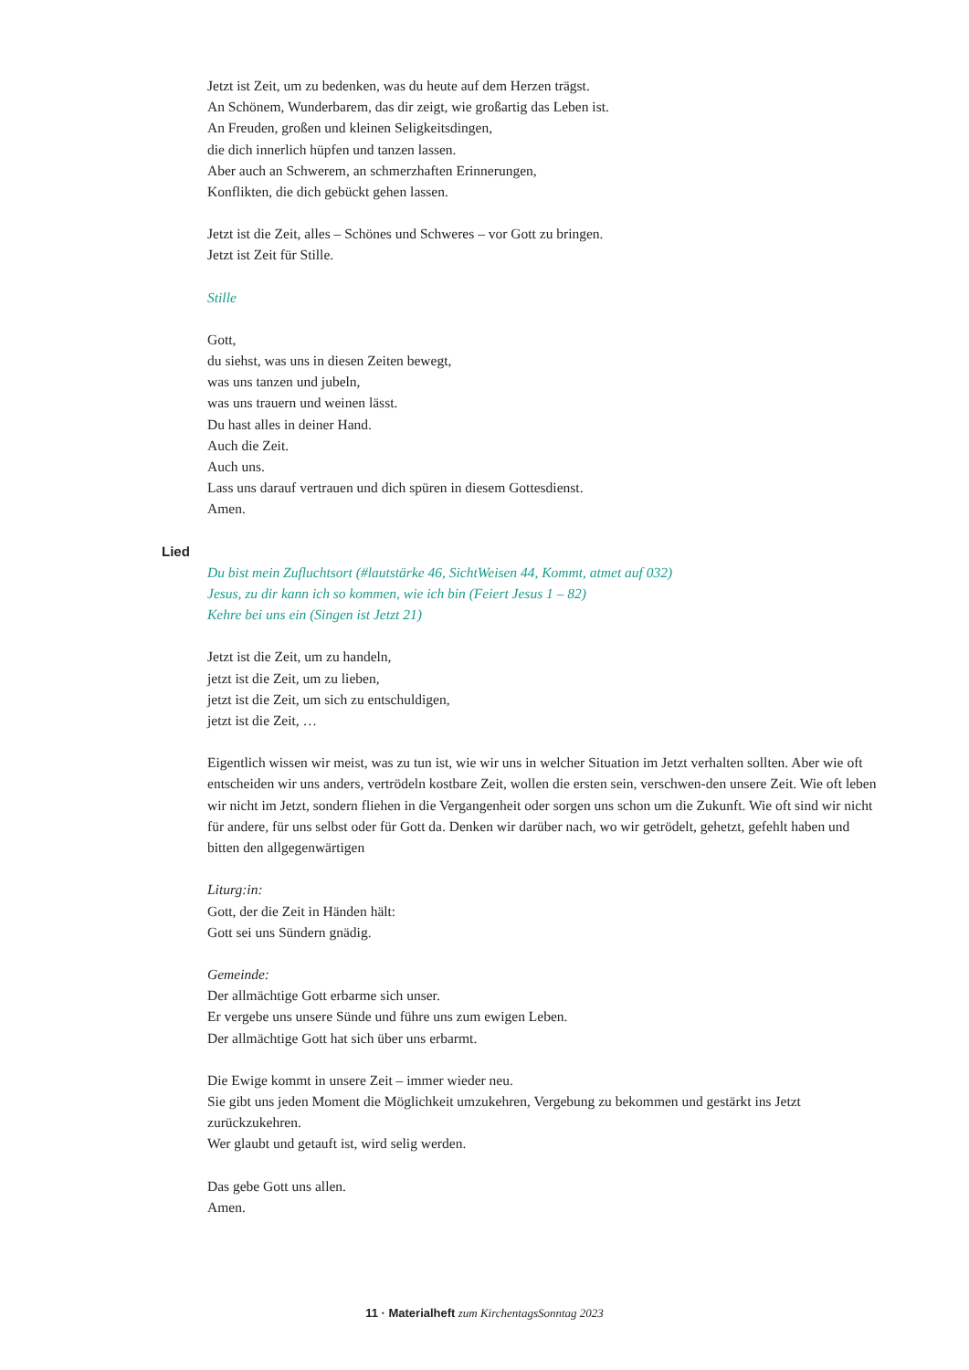Jetzt ist Zeit, um zu bedenken, was du heute auf dem Herzen trägst.
An Schönem, Wunderbarem, das dir zeigt, wie großartig das Leben ist.
An Freuden, großen und kleinen Seligkeitsdingen,
die dich innerlich hüpfen und tanzen lassen.
Aber auch an Schwerem, an schmerzhaften Erinnerungen,
Konflikten, die dich gebückt gehen lassen.
Jetzt ist die Zeit, alles – Schönes und Schweres – vor Gott zu bringen.
Jetzt ist Zeit für Stille.
Stille
Gott,
du siehst, was uns in diesen Zeiten bewegt,
was uns tanzen und jubeln,
was uns trauern und weinen lässt.
Du hast alles in deiner Hand.
Auch die Zeit.
Auch uns.
Lass uns darauf vertrauen und dich spüren in diesem Gottesdienst.
Amen.
Lied
Du bist mein Zufluchtsort (#lautstärke 46, SichtWeisen 44, Kommt, atmet auf 032)
Jesus, zu dir kann ich so kommen, wie ich bin (Feiert Jesus 1 – 82)
Kehre bei uns ein (Singen ist Jetzt 21)
Jetzt ist die Zeit, um zu handeln,
jetzt ist die Zeit, um zu lieben,
jetzt ist die Zeit, um sich zu entschuldigen,
jetzt ist die Zeit, …
Eigentlich wissen wir meist, was zu tun ist, wie wir uns in welcher Situation im Jetzt verhalten sollten. Aber wie oft entscheiden wir uns anders, vertrödeln kostbare Zeit, wollen die ersten sein, verschwen-den unsere Zeit. Wie oft leben wir nicht im Jetzt, sondern fliehen in die Vergangenheit oder sorgen uns schon um die Zukunft. Wie oft sind wir nicht für andere, für uns selbst oder für Gott da. Denken wir darüber nach, wo wir getrödelt, gehetzt, gefehlt haben und bitten den allgegenwärtigen
Liturg:in:
Gott, der die Zeit in Händen hält:
Gott sei uns Sündern gnädig.
Gemeinde:
Der allmächtige Gott erbarme sich unser.
Er vergebe uns unsere Sünde und führe uns zum ewigen Leben.
Der allmächtige Gott hat sich über uns erbarmt.
Die Ewige kommt in unsere Zeit – immer wieder neu.
Sie gibt uns jeden Moment die Möglichkeit umzukehren, Vergebung zu bekommen und gestärkt ins Jetzt zurückzukehren.
Wer glaubt und getauft ist, wird selig werden.
Das gebe Gott uns allen.
Amen.
11 · Materialheft zum KirchentagsSonntag 2023